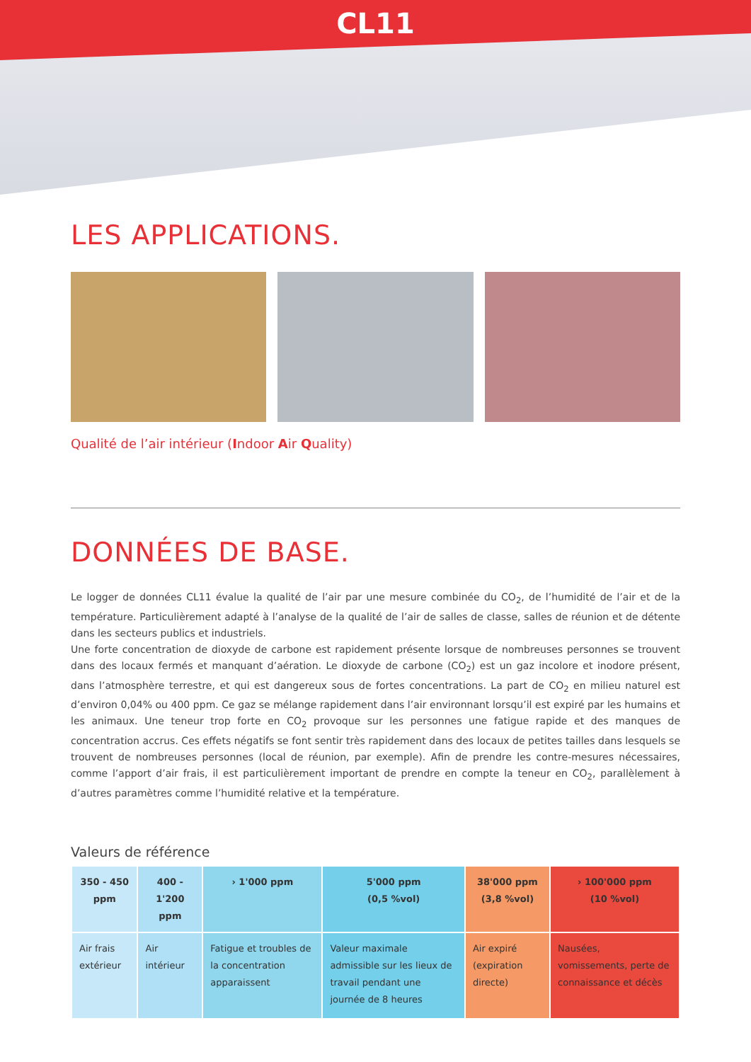CL11
LES APPLICATIONS.
Qualité de l’air intérieur (Indoor Air Quality)
DONNÉES DE BASE.
Le logger de données CL11 évalue la qualité de l’air par une mesure combinée du CO<sub>2</sub>, de l’humidité de l’air et de la température. Particulièrement adapté à l’analyse de la qualité de l’air de salles de classe, salles de réunion et de détente dans les secteurs publics et industriels.
Une forte concentration de dioxyde de carbone est rapidement présente lorsque de nombreuses personnes se trouvent dans des locaux fermés et manquant d’aération. Le dioxyde de carbone (CO<sub>2</sub>) est un gaz incolore et inodore présent, dans l’atmosphère terrestre, et qui est dangereux sous de fortes concentrations. La part de CO<sub>2</sub> en milieu naturel est d’environ 0,04% ou 400 ppm. Ce gaz se mélange rapidement dans l’air environnant lorsqu’il est expiré par les humains et les animaux. Une teneur trop forte en CO<sub>2</sub> provoque sur les personnes une fatigue rapide et des manques de concentration accrus. Ces effets négatifs se font sentir très rapidement dans des locaux de petites tailles dans lesquels se trouvent de nombreuses personnes (local de réunion, par exemple). Afin de prendre les contre-mesures nécessaires, comme l’apport d’air frais, il est particulièrement important de prendre en compte la teneur en CO<sub>2</sub>, parallèlement à d’autres paramètres comme l’humidité relative et la température.
Valeurs de référence
| 350 - 450 ppm | 400 - 1'200 ppm | › 1'000 ppm | 5'000 ppm (0,5 %vol) | 38'000 ppm (3,8 %vol) | › 100'000 ppm (10 %vol) |
| --- | --- | --- | --- | --- | --- |
| Air frais extérieur | Air intérieur | Fatigue et troubles de la concentration apparaissent | Valeur maximale admissible sur les lieux de travail pendant une journée de 8 heures | Air expiré (expiration directe) | Nausées, vomissements, perte de connaissance et décès |